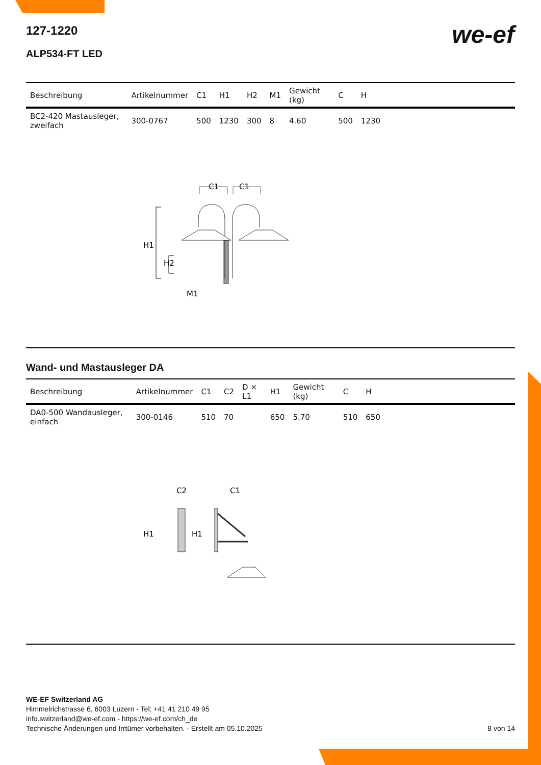we-ef
127-1220
ALP534-FT LED
| Beschreibung | Artikelnummer | C1 | H1 | H2 | M1 | Gewicht (kg) | C | H | |
| --- | --- | --- | --- | --- | --- | --- | --- | --- | --- |
| BC2-420 Mastausleger, zweifach | 300-0767 | 500 | 1230 | 300 | 8 | 4.60 | 500 | 1230 | |
C1
C1
H1
H2
M1
Wand- und Mastausleger DA
| Beschreibung | Artikelnummer | C1 | C2 | D × L1 | H1 | Gewicht (kg) | C | H | |
| --- | --- | --- | --- | --- | --- | --- | --- | --- | --- |
| DA0-500 Wandausleger, einfach | 300-0146 | 510 | 70 | | 650 | 5.70 | 510 | 650 | |
C2
C1
H1
H1
WE-EF Switzerland AG
Himmelrichstrasse 6, 6003 Luzern - Tel: +41 41 210 49 95
info.switzerland@we-ef.com - https://we-ef.com/ch_de
Technische Änderungen und Irrtümer vorbehalten. - Erstellt am 05.10.2025 8 von 14